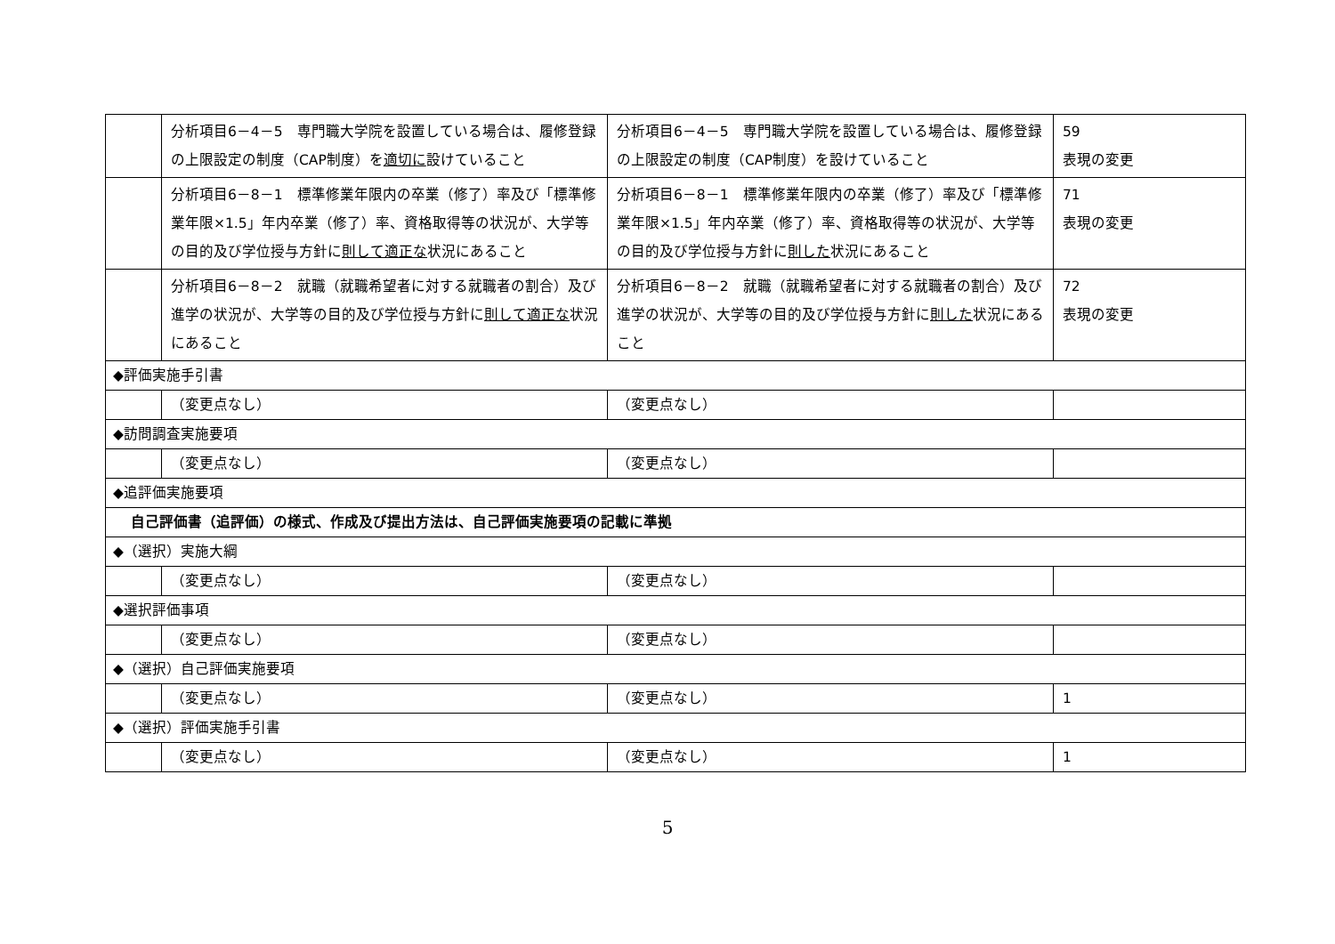| | 分析項目6－4－5 専門職大学院を設置している場合は、履修登録の上限設定の制度（CAP制度）を 適切に 設けていること | 分析項目6－4－5 専門職大学院を設置している場合は、履修登録の上限設定の制度（CAP制度）を設けていること | 59 表現の変更 |
| | 分析項目6－8－1 標準修業年限内の卒業（修了）率及び「標準修業年限×1.5」年内卒業（修了）率、資格取得等の状況が、大学等の目的及び学位授与方針に 則して適正な 状況にあること | 分析項目6－8－1 標準修業年限内の卒業（修了）率及び「標準修業年限×1.5」年内卒業（修了）率、資格取得等の状況が、大学等の目的及び学位授与方針に 則した 状況にあること | 71 表現の変更 |
| | 分析項目6－8－2 就職（就職希望者に対する就職者の割合）及び進学の状況が、大学等の目的及び学位授与方針に 則して適正な 状況にあること | 分析項目6－8－2 就職（就職希望者に対する就職者の割合）及び進学の状況が、大学等の目的及び学位授与方針に 則した 状況にあること | 72 表現の変更 |
| ◆評価実施手引書 | | | |
| | （変更点なし） | （変更点なし） | |
| ◆訪問調査実施要項 | | | |
| | （変更点なし） | （変更点なし） | |
| ◆追評価実施要項 | | | |
| 自己評価書（追評価）の様式、作成及び提出方法は、自己評価実施要項の記載に準拠 | | | |
| ◆（選択）実施大綱 | | | |
| | （変更点なし） | （変更点なし） | |
| ◆選択評価事項 | | | |
| | （変更点なし） | （変更点なし） | |
| ◆（選択）自己評価実施要項 | | | |
| | （変更点なし） | （変更点なし） | 1 |
| ◆（選択）評価実施手引書 | | | |
| | （変更点なし） | （変更点なし） | 1 |
5